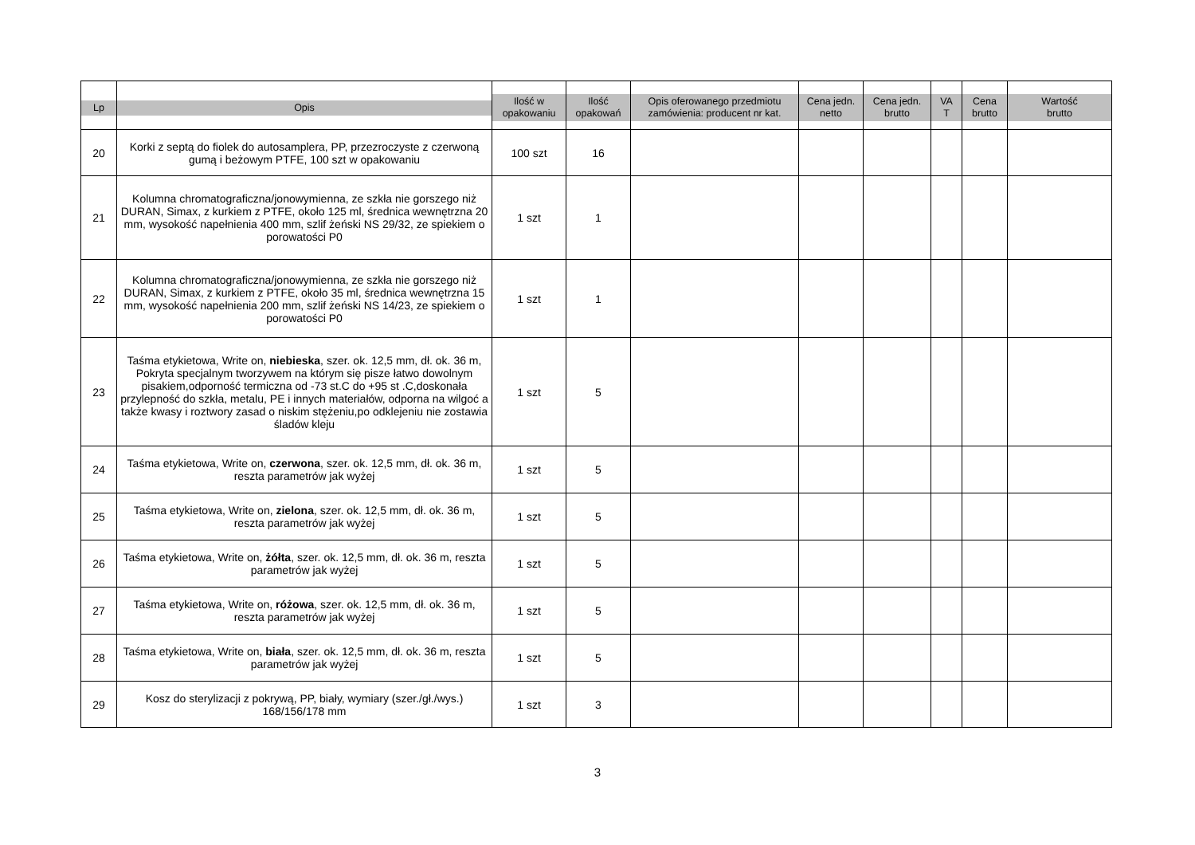| Lp | Opis | Ilość w opakowaniu | Ilość opakowań | Opis oferowanego przedmiotu zamówienia: producent nr kat. | Cena jedn. netto | Cena jedn. brutto | VA T | Cena brutto | Wartość brutto |
| --- | --- | --- | --- | --- | --- | --- | --- | --- | --- |
| 20 | Korki z septą do fiolek do autosamplera, PP, przezroczyste z czerwoną gumą i beżowym PTFE, 100 szt w opakowaniu | 100 szt | 16 | | | | | | |
| 21 | Kolumna chromatograficzna/jonowymienna, ze szkła nie gorszego niż DURAN, Simax, z kurkiem z PTFE, około 125 ml, średnica wewnętrzna 20 mm, wysokość napełnienia 400 mm, szlif żeński NS 29/32, ze spiekiem o porowatości P0 | 1 szt | 1 | | | | | | |
| 22 | Kolumna chromatograficzna/jonowymienna, ze szkła nie gorszego niż DURAN, Simax, z kurkiem z PTFE, około 35 ml, średnica wewnętrzna 15 mm, wysokość napełnienia 200 mm, szlif żeński NS 14/23, ze spiekiem o porowatości P0 | 1 szt | 1 | | | | | | |
| 23 | Taśma etykietowa, Write on, niebieska , szer. ok. 12,5 mm, dł. ok. 36 m, Pokryta specjalnym tworzywem na którym się pisze łatwo dowolnym pisakiem,odporność termiczna od -73 st.C do +95 st .C,doskonała przylepność do szkła, metalu, PE i innych materiałów, odporna na wilgoć a także kwasy i roztwory zasad o niskim stężeniu,po odklejeniu nie zostawia śladów kleju | 1 szt | 5 | | | | | | |
| 24 | Taśma etykietowa, Write on, czerwona , szer. ok. 12,5 mm, dł. ok. 36 m, reszta parametrów jak wyżej | 1 szt | 5 | | | | | | |
| 25 | Taśma etykietowa, Write on, zielona , szer. ok. 12,5 mm, dł. ok. 36 m, reszta parametrów jak wyżej | 1 szt | 5 | | | | | | |
| 26 | Taśma etykietowa, Write on, żółta , szer. ok. 12,5 mm, dł. ok. 36 m, reszta parametrów jak wyżej | 1 szt | 5 | | | | | | |
| 27 | Taśma etykietowa, Write on, różowa , szer. ok. 12,5 mm, dł. ok. 36 m, reszta parametrów jak wyżej | 1 szt | 5 | | | | | | |
| 28 | Taśma etykietowa, Write on, biała , szer. ok. 12,5 mm, dł. ok. 36 m, reszta parametrów jak wyżej | 1 szt | 5 | | | | | | |
| 29 | Kosz do sterylizacji z pokrywą, PP, biały, wymiary (szer./gł./wys.) 168/156/178 mm | 1 szt | 3 | | | | | | |
3